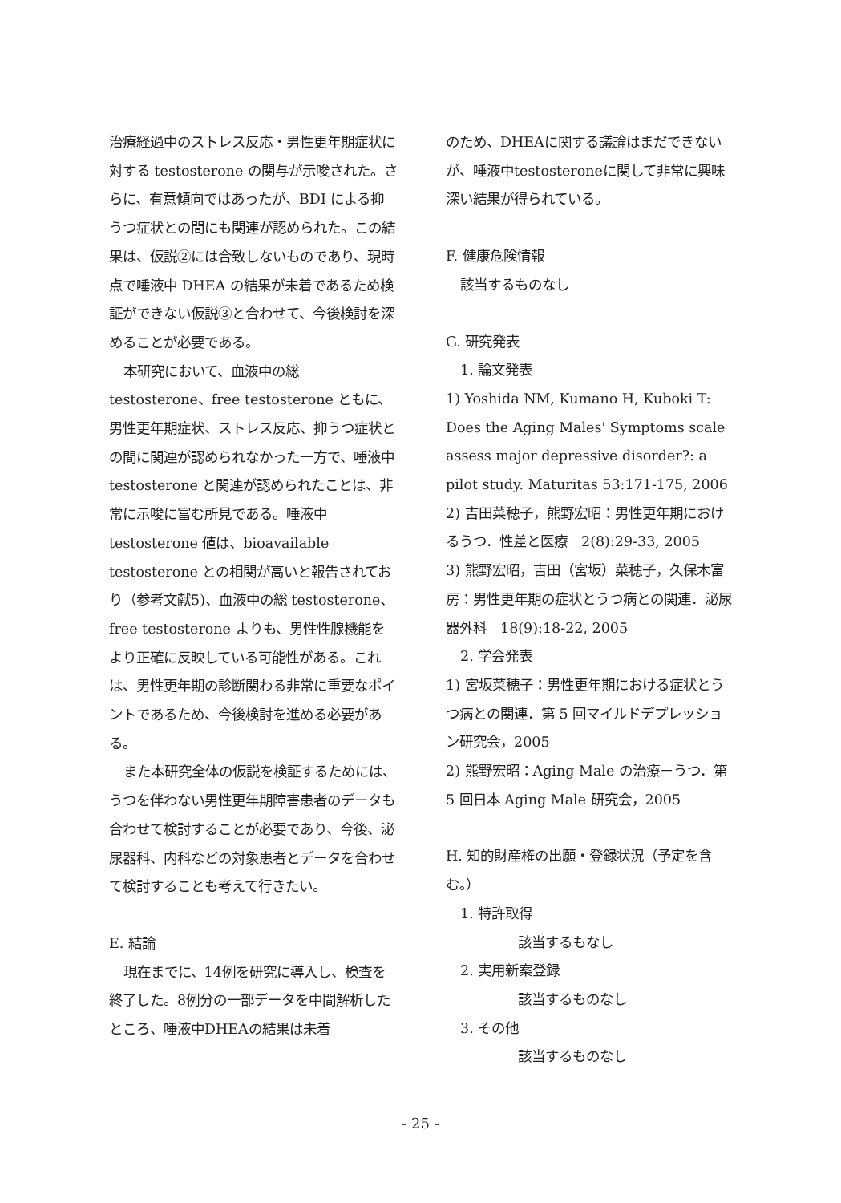治療経過中のストレス反応・男性更年期症状に対する testosterone の関与が示唆された。さらに、有意傾向ではあったが、BDI による抑うつ症状との間にも関連が認められた。この結果は、仮説②には合致しないものであり、現時点で唾液中 DHEA の結果が未着であるため検証ができない仮説③と合わせて、今後検討を深めることが必要である。
本研究において、血液中の総 testosterone、free testosterone ともに、男性更年期症状、ストレス反応、抑うつ症状との間に関連が認められなかった一方で、唾液中 testosterone と関連が認められたことは、非常に示唆に富む所見である。唾液中 testosterone 値は、bioavailable testosterone との相関が高いと報告されており（参考文献5)、血液中の総 testosterone、free testosterone よりも、男性性腺機能をより正確に反映している可能性がある。これは、男性更年期の診断関わる非常に重要なポイントであるため、今後検討を進める必要がある。
また本研究全体の仮説を検証するためには、うつを伴わない男性更年期障害患者のデータも合わせて検討することが必要であり、今後、泌尿器科、内科などの対象患者とデータを合わせて検討することも考えて行きたい。
E. 結論
現在までに、14例を研究に導入し、検査を終了した。8例分の一部データを中間解析したところ、唾液中DHEAの結果は未着
のため、DHEAに関する議論はまだできないが、唾液中testosteroneに関して非常に興味深い結果が得られている。
F. 健康危険情報
該当するものなし
G. 研究発表
1. 論文発表
1) Yoshida NM, Kumano H, Kuboki T: Does the Aging Males' Symptoms scale assess major depressive disorder?: a pilot study. Maturitas 53:171-175, 2006
2) 吉田菜穂子，熊野宏昭：男性更年期におけるうつ．性差と医療　2(8):29-33, 2005
3) 熊野宏昭，吉田（宮坂）菜穂子，久保木富房：男性更年期の症状とうつ病との関連．泌尿器外科　18(9):18-22, 2005
2. 学会発表
1) 宮坂菜穂子：男性更年期における症状とうつ病との関連．第 5 回マイルドデプレッション研究会，2005
2) 熊野宏昭：Aging Male の治療－うつ．第 5 回日本 Aging Male 研究会，2005
H. 知的財産権の出願・登録状況（予定を含む。）
1. 特許取得
該当するもなし
2. 実用新案登録
該当するものなし
3. その他
該当するものなし
- 25 -